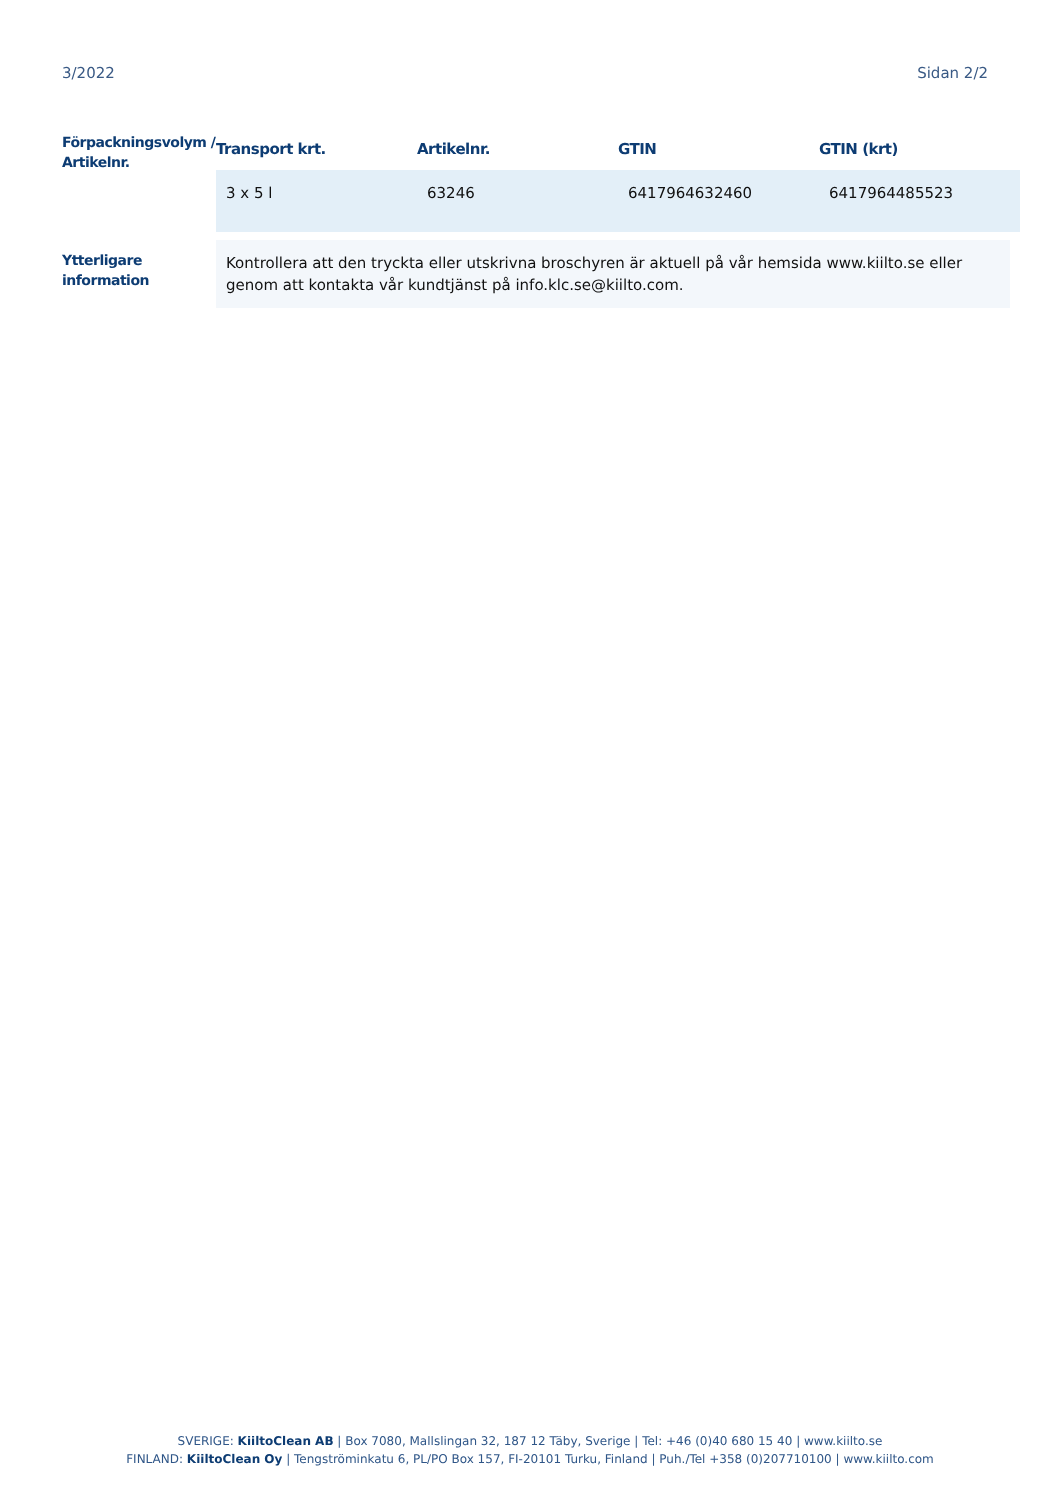3/2022 Sidan 2/2
Förpackningsvolym / Artikelnr.
| Transport krt. | Artikelnr. | GTIN | GTIN (krt) |
| --- | --- | --- | --- |
| 3 x 5 l | 63246 | 6417964632460 | 6417964485523 |
Ytterligare information
Kontrollera att den tryckta eller utskrivna broschyren är aktuell på vår hemsida www.kiilto.se eller genom att kontakta vår kundtjänst på info.klc.se@kiilto.com.
SVERIGE: KiiltoClean AB | Box 7080, Mallslingan 32, 187 12 Täby, Sverige | Tel: +46 (0)40 680 15 40 | www.kiilto.se
FINLAND: KiiltoClean Oy | Tengströminkatu 6, PL/PO Box 157, FI-20101 Turku, Finland | Puh./Tel +358 (0)207710100 | www.kiilto.com